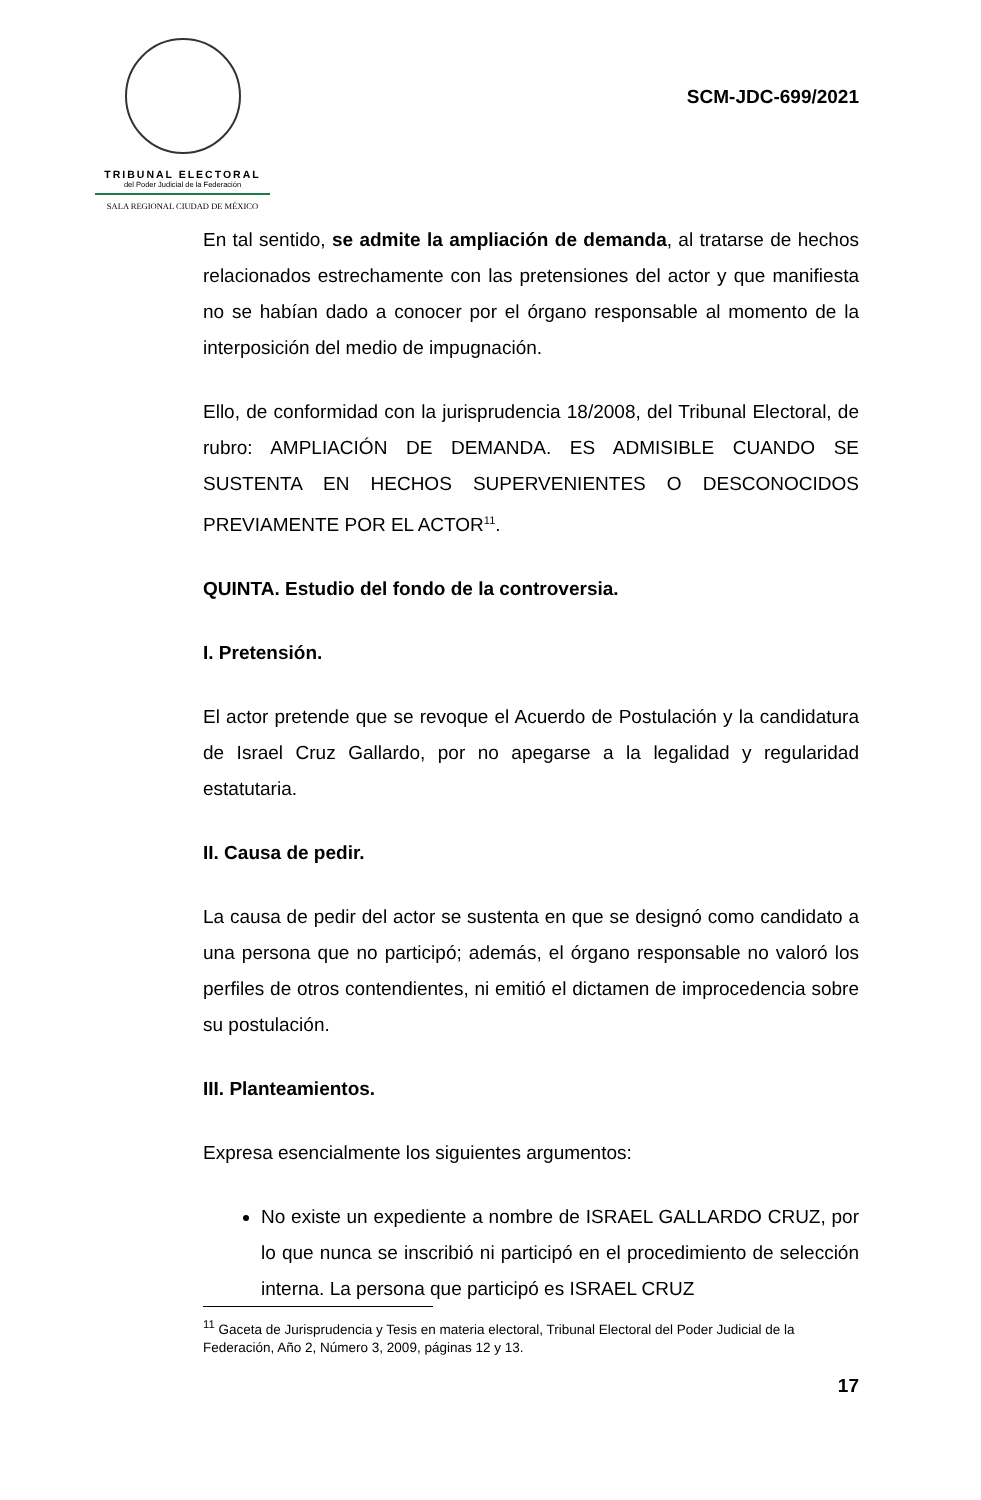TRIBUNAL ELECTORAL
del Poder Judicial de la Federación
SALA REGIONAL CIUDAD DE MÉXICO
SCM-JDC-699/2021
En tal sentido, se admite la ampliación de demanda, al tratarse de hechos relacionados estrechamente con las pretensiones del actor y que manifiesta no se habían dado a conocer por el órgano responsable al momento de la interposición del medio de impugnación.
Ello, de conformidad con la jurisprudencia 18/2008, del Tribunal Electoral, de rubro: AMPLIACIÓN DE DEMANDA. ES ADMISIBLE CUANDO SE SUSTENTA EN HECHOS SUPERVENIENTES O DESCONOCIDOS PREVIAMENTE POR EL ACTOR<sup>11</sup>.
QUINTA. Estudio del fondo de la controversia.
I. Pretensión.
El actor pretende que se revoque el Acuerdo de Postulación y la candidatura de Israel Cruz Gallardo, por no apegarse a la legalidad y regularidad estatutaria.
II. Causa de pedir.
La causa de pedir del actor se sustenta en que se designó como candidato a una persona que no participó; además, el órgano responsable no valoró los perfiles de otros contendientes, ni emitió el dictamen de improcedencia sobre su postulación.
III. Planteamientos.
Expresa esencialmente los siguientes argumentos:
No existe un expediente a nombre de ISRAEL GALLARDO CRUZ, por lo que nunca se inscribió ni participó en el procedimiento de selección interna. La persona que participó es ISRAEL CRUZ
<sup>11</sup> Gaceta de Jurisprudencia y Tesis en materia electoral, Tribunal Electoral del Poder Judicial de la Federación, Año 2, Número 3, 2009, páginas 12 y 13.
17